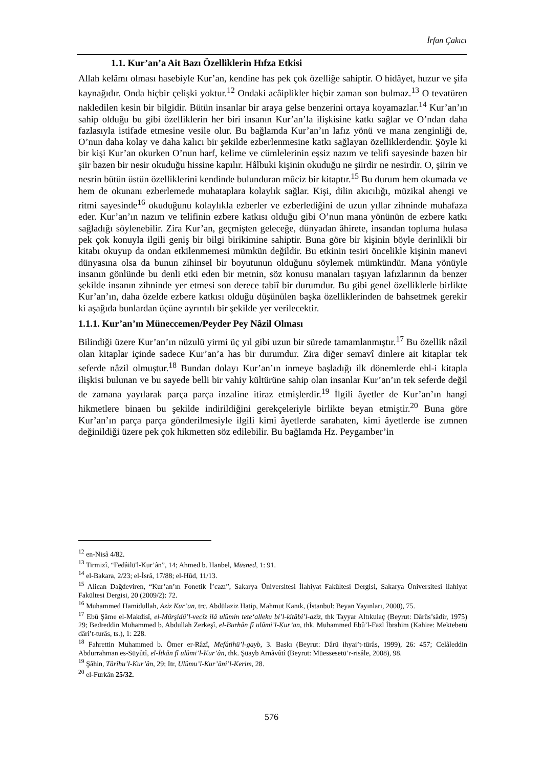İrfan Çakıcı
1.1. Kur’an’a Ait Bazı Özelliklerin Hıfza Etkisi
Allah kelâmı olması hasebiyle Kur’an, kendine has pek çok özelliğe sahiptir. O hidâyet, huzur ve şifa kaynağıdır. Onda hiçbir çelişki yoktur.<sup>12</sup> Ondaki acâiplikler hiçbir zaman son bulmaz.<sup>13</sup> O tevatüren nakledilen kesin bir bilgidir. Bütün insanlar bir araya gelse benzerini ortaya koyamazlar.<sup>14</sup> Kur’an’ın sahip olduğu bu gibi özelliklerin her biri insanın Kur’an’la ilişkisine katkı sağlar ve O’ndan daha fazlasıyla istifade etmesine vesile olur. Bu bağlamda Kur’an’ın lafız yönü ve mana zenginliği de, O’nun daha kolay ve daha kalıcı bir şekilde ezberlenmesine katkı sağlayan özelliklerdendir. Şöyle ki bir kişi Kur’an okurken O’nun harf, kelime ve cümlelerinin eşsiz nazım ve telifi sayesinde bazen bir şiir bazen bir nesir okuduğu hissine kapılır. Hâlbuki kişinin okuduğu ne şiirdir ne nesirdir. O, şiirin ve nesrin bütün üstün özelliklerini kendinde bulunduran mûciz bir kitaptır.<sup>15</sup> Bu durum hem okumada ve hem de okunanı ezberlemede muhataplara kolaylık sağlar. Kişi, dilin akıcılığı, müzikal ahengi ve ritmi sayesinde<sup>16</sup> okuduğunu kolaylıkla ezberler ve ezberlediğini de uzun yıllar zihninde muhafaza eder. Kur’an’ın nazım ve telifinin ezbere katkısı olduğu gibi O’nun mana yönünün de ezbere katkı sağladığı söylenebilir. Zira Kur’an, geçmişten geleceğe, dünyadan âhirete, insandan topluma hulasa pek çok konuyla ilgili geniş bir bilgi birikimine sahiptir. Buna göre bir kişinin böyle derinlikli bir kitabı okuyup da ondan etkilenmemesi mümkün değildir. Bu etkinin tesiri öncelikle kişinin manevi dünyasına olsa da bunun zihinsel bir boyutunun olduğunu söylemek mümkündür. Mana yönüyle insanın gönlünde bu denli etki eden bir metnin, söz konusu manaları taşıyan lafızlarının da benzer şekilde insanın zihninde yer etmesi son derece tabiî bir durumdur. Bu gibi genel özelliklerle birlikte Kur’an’ın, daha özelde ezbere katkısı olduğu düşünülen başka özelliklerinden de bahsetmek gerekir ki aşağıda bunlardan üçüne ayrıntılı bir şekilde yer verilecektir.
1.1.1. Kur’an’ın Müneccemen/Peyder Pey Nâzil Olması
Bilindiği üzere Kur’an’ın nüzulü yirmi üç yıl gibi uzun bir sürede tamamlanmıştır.<sup>17</sup> Bu özellik nâzil olan kitaplar içinde sadece Kur’an’a has bir durumdur. Zira diğer semavî dinlere ait kitaplar tek seferde nâzil olmuştur.<sup>18</sup> Bundan dolayı Kur’an’ın inmeye başladığı ilk dönemlerde ehl-i kitapla ilişkisi bulunan ve bu sayede belli bir vahiy kültürüne sahip olan insanlar Kur’an’ın tek seferde değil de zamana yayılarak parça parça inzaline itiraz etmişlerdir.<sup>19</sup> İlgili âyetler de Kur’an’ın hangi hikmetlere binaen bu şekilde indirildiğini gerekçeleriyle birlikte beyan etmiştir.<sup>20</sup> Buna göre Kur’an’ın parça parça gönderilmesiyle ilgili kimi âyetlerde sarahaten, kimi âyetlerde ise zımnen değinildiği üzere pek çok hikmetten söz edilebilir. Bu bağlamda Hz. Peygamber’in
<sup>12</sup> en-Nisâ 4/82.
<sup>13</sup> Tirmizî, “Fedâilü'l-Kur’ân”, 14; Ahmed b. Hanbel, Müsned, 1: 91.
<sup>14</sup> el-Bakara, 2/23; el-İsrâ, 17/88; el-Hûd, 11/13.
<sup>15</sup> Alican Dağdeviren, “Kur’an’ın Fonetik İ’cazı”, Sakarya Üniversitesi İlahiyat Fakültesi Dergisi, Sakarya Üniversitesi ilahiyat Fakültesi Dergisi, 20 (2009/2): 72.
<sup>16</sup> Muhammed Hamidullah, Aziz Kur’an, trc. Abdülaziz Hatip, Mahmut Kanık, (İstanbul: Beyan Yayınları, 2000), 75.
<sup>17</sup> Ebû Şâme el-Makdisî, el-Mürşidü’l-vecîz ilâ ulûmin tete‘alleku bi’l-kitâbi’l-azîz, thk Tayyar Altıkulaç (Beyrut: Dârüs’sâdir, 1975) 29; Bedreddin Muhammed b. Abdullah Zerkeşî, el-Burhân fî ulûmi’l-Ḳur’an, thk. Muhammed Ebû’l-Fazl İbrahim (Kahire: Mektebetü dâri’t-turâs, ts.), 1: 228.
<sup>18</sup> Fahrettin Muhammed b. Ömer er-Râzî, Mefâtihü’l-gayb, 3. Baskı (Beyrut: Dârü ihyai’t-türâs, 1999), 26: 457; Celâleddin Abdurrahman es-Süyûtî, el-İtkân fî ulûmi’l-Kur’ân, thk. Şüayb Arnâvûtî (Beyrut: Müessesetü’r-risâle, 2008), 98.
<sup>19</sup> Şâhin, Târîhu’l-Kur’ân, 29; Itr, Ulûmu’l-Kur’âni’l-Kerim, 28.
<sup>20</sup> el-Furkân 25/32.
576